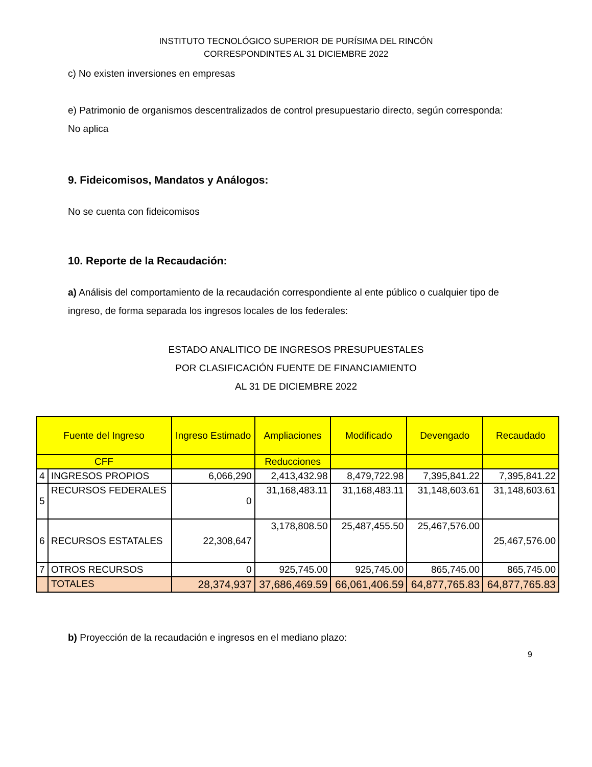INSTITUTO TECNOLÓGICO SUPERIOR DE PURÍSIMA DEL RINCÓN
CORRESPONDINTES AL 31 DICIEMBRE 2022
c) No existen inversiones en empresas
e) Patrimonio de organismos descentralizados de control presupuestario directo, según corresponda:
No aplica
9. Fideicomisos, Mandatos y Análogos:
No se cuenta con fideicomisos
10. Reporte de la Recaudación:
a) Análisis del comportamiento de la recaudación correspondiente al ente público o cualquier tipo de ingreso, de forma separada los ingresos locales de los federales:
ESTADO ANALITICO DE INGRESOS PRESUPUESTALES
POR CLASIFICACIÓN FUENTE DE FINANCIAMIENTO
AL 31 DE DICIEMBRE 2022
| Fuente del Ingreso | | Ingreso Estimado | Ampliaciones | Modificado | Devengado | Recaudado |
| --- | --- | --- | --- | --- | --- | --- |
| CFF | | | Reducciones | | | |
| 4 | INGRESOS PROPIOS | 6,066,290 | 2,413,432.98 | 8,479,722.98 | 7,395,841.22 | 7,395,841.22 |
| 5 | RECURSOS FEDERALES | 0 | 31,168,483.11 | 31,168,483.11 | 31,148,603.61 | 31,148,603.61 |
| 6 | RECURSOS ESTATALES | 22,308,647 | 3,178,808.50 | 25,487,455.50 | 25,467,576.00 | 25,467,576.00 |
| 7 | OTROS RECURSOS | 0 | 925,745.00 | 925,745.00 | 865,745.00 | 865,745.00 |
| | TOTALES | 28,374,937 | 37,686,469.59 | 66,061,406.59 | 64,877,765.83 | 64,877,765.83 |
b) Proyección de la recaudación e ingresos en el mediano plazo:
9